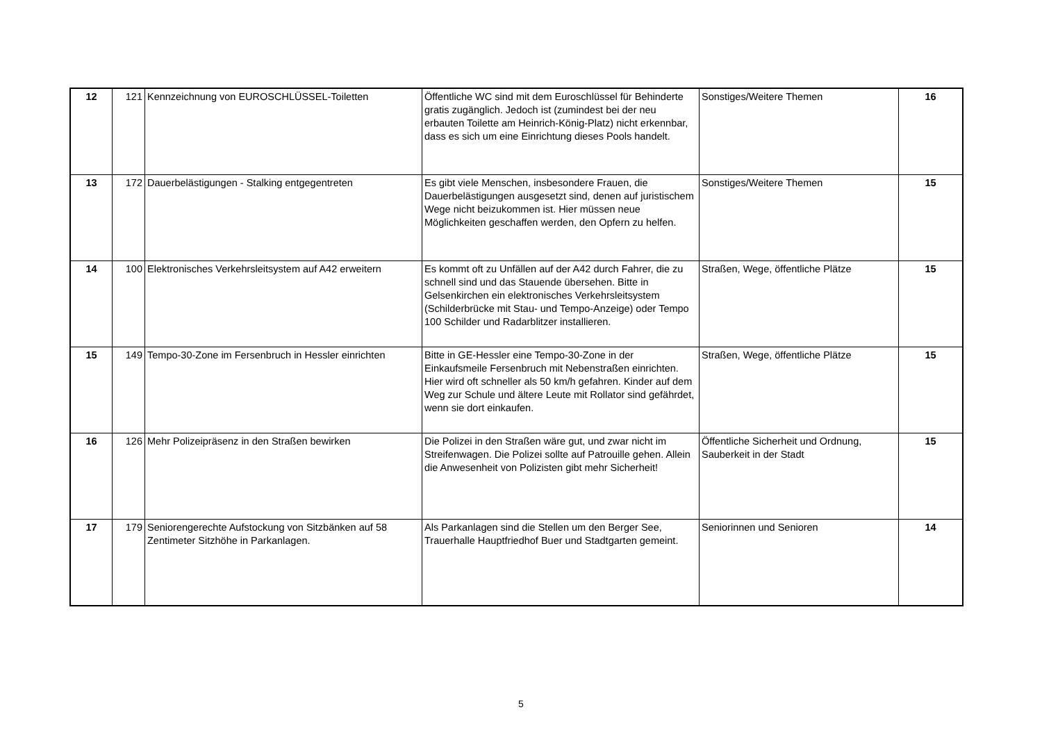| 12 | 121 | Kennzeichnung von EUROSCHLÜSSEL-Toiletten | Öffentliche WC sind mit dem Euroschlüssel für Behinderte gratis zugänglich. Jedoch ist (zumindest bei der neu erbauten Toilette am Heinrich-König-Platz) nicht erkennbar, dass es sich um eine Einrichtung dieses Pools handelt. | Sonstiges/Weitere Themen | 16 |
| 13 | 172 | Dauerbelästigungen - Stalking entgegentreten | Es gibt viele Menschen, insbesondere Frauen, die Dauerbelästigungen ausgesetzt sind, denen auf juristischem Wege nicht beizukommen ist. Hier müssen neue Möglichkeiten geschaffen werden, den Opfern zu helfen. | Sonstiges/Weitere Themen | 15 |
| 14 | 100 | Elektronisches Verkehrsleitsystem auf A42 erweitern | Es kommt oft zu Unfällen auf der A42 durch Fahrer, die zu schnell sind und das Stauende übersehen. Bitte in Gelsenkirchen ein elektronisches Verkehrsleitsystem (Schilderbrücke mit Stau- und Tempo-Anzeige) oder Tempo 100 Schilder und Radarblitzer installieren. | Straßen, Wege, öffentliche Plätze | 15 |
| 15 | 149 | Tempo-30-Zone im Fersenbruch in Hessler einrichten | Bitte in GE-Hessler eine Tempo-30-Zone in der Einkaufsmeile Fersenbruch mit Nebenstraßen einrichten. Hier wird oft schneller als 50 km/h gefahren. Kinder auf dem Weg zur Schule und ältere Leute mit Rollator sind gefährdet, wenn sie dort einkaufen. | Straßen, Wege, öffentliche Plätze | 15 |
| 16 | 126 | Mehr Polizeipräsenz in den Straßen bewirken | Die Polizei in den Straßen wäre gut, und zwar nicht im Streifenwagen. Die Polizei sollte auf Patrouille gehen. Allein die Anwesenheit von Polizisten gibt mehr Sicherheit! | Öffentliche Sicherheit und Ordnung, Sauberkeit in der Stadt | 15 |
| 17 | 179 | Seniorengerechte Aufstockung von Sitzbänken auf 58 Zentimeter Sitzhöhe in Parkanlagen. | Als Parkanlagen sind die Stellen um den Berger See, Trauerhalle Hauptfriedhof Buer und Stadtgarten gemeint. | Seniorinnen und Senioren | 14 |
5